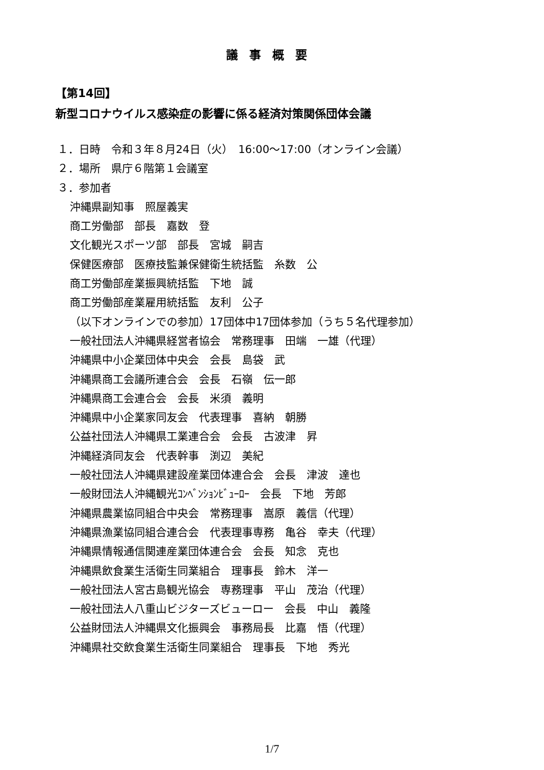議事概要
【第14回】
新型コロナウイルス感染症の影響に係る経済対策関係団体会議
１．日時　令和３年８月24日（火）　16:00～17:00（オンライン会議）
２．場所　県庁６階第１会議室
３．参加者
沖縄県副知事　照屋義実
商工労働部　部長　嘉数　登
文化観光スポーツ部　部長　宮城　嗣吉
保健医療部　医療技監兼保健衛生統括監　糸数　公
商工労働部産業振興統括監　下地　誠
商工労働部産業雇用統括監　友利　公子
（以下オンラインでの参加）17団体中17団体参加（うち５名代理参加）
一般社団法人沖縄県経営者協会　常務理事　田端　一雄（代理）
沖縄県中小企業団体中央会　会長　島袋　武
沖縄県商工会議所連合会　会長　石嶺　伝一郎
沖縄県商工会連合会　会長　米須　義明
沖縄県中小企業家同友会　代表理事　喜納　朝勝
公益社団法人沖縄県工業連合会　会長　古波津　昇
沖縄経済同友会　代表幹事　渕辺　美紀
一般社団法人沖縄県建設産業団体連合会　会長　津波　達也
一般財団法人沖縄観光ｺﾝﾍﾞﾝｼｮﾝﾋﾞｭｰﾛｰ　会長　下地　芳郎
沖縄県農業協同組合中央会　常務理事　嵩原　義信（代理）
沖縄県漁業協同組合連合会　代表理事専務　亀谷　幸夫（代理）
沖縄県情報通信関連産業団体連合会　会長　知念　克也
沖縄県飲食業生活衛生同業組合　理事長　鈴木　洋一
一般社団法人宮古島観光協会　専務理事　平山　茂治（代理）
一般社団法人八重山ビジターズビューロー　会長　中山　義隆
公益財団法人沖縄県文化振興会　事務局長　比嘉　悟（代理）
沖縄県社交飲食業生活衛生同業組合　理事長　下地　秀光
1/7